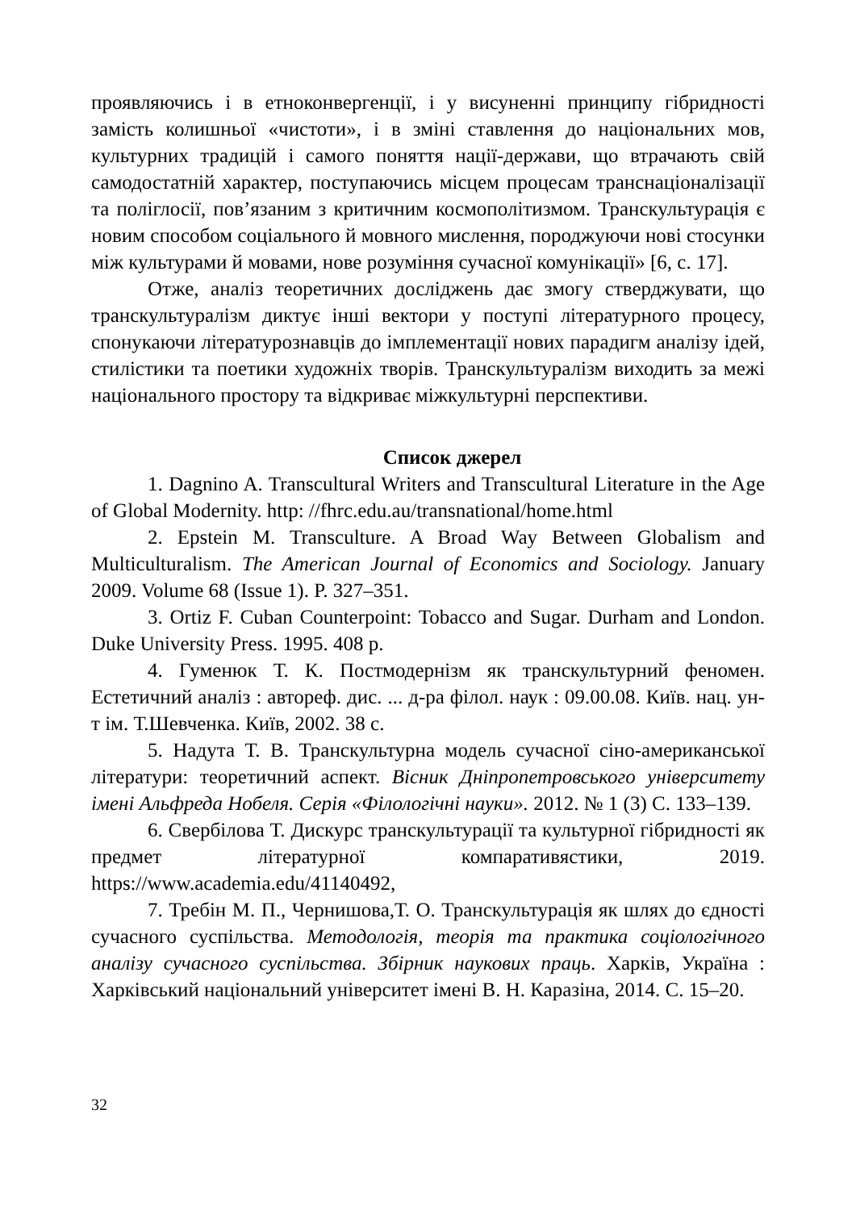проявляючись і в етноконвергенції, і у висуненні принципу гібридності замість колишньої «чистоти», і в зміні ставлення до національних мов, культурних традицій і самого поняття нації-держави, що втрачають свій самодостатній характер, поступаючись місцем процесам транснаціоналізації та полігл­осії, пов’язаним з критичним космополітизмом. Транскультурація є новим способом соціального й мовного мислення, породжуючи нові стосунки між культурами й мовами, нове розуміння сучасної комунікації» [6, с. 17].
Отже, аналіз теоретичних досліджень дає змогу стверджувати, що транскультуралізм диктує інші вектори у поступі літературного процесу, спонукаючи літературознавців до імплементації нових парадигм аналізу ідей, стилістики та поетики художніх творів. Транскультуралізм виходить за межі національного простору та відкриває міжкультурні перспективи.
Список джерел
1. Dagnino A. Transcultural Writers and Transcultural Literature in the Age of Global Modernity. http: //fhrc.edu.au/transnational/home.html
2. Epstein M. Transculture. A Broad Way Between Globalism and Multiculturalism. The American Journal of Economics and Sociology. January 2009. Volume 68 (Issue 1). P. 327–351.
3. Ortiz F. Cuban Counterpoint: Tobacco and Sugar. Durham and London. Duke University Press. 1995. 408 p.
4. Гуменюк Т. К. Постмодернізм як транскультурний феномен. Естетичний аналіз : автореф. дис. ... д-ра філол. наук : 09.00.08. Київ. нац. ун-т ім. Т.Шевченка. Київ, 2002. 38 с.
5. Надута Т. В. Транскультурна модель сучасної сіно-американської літератури: теоретичний аспект. Вісник Дніпропетровського університету імені Альфреда Нобеля. Серія «Філологічні науки». 2012. № 1 (3) С. 133–139.
6. Свербілова Т. Дискурс транскультурації та культурної гібридності як предмет літературної компаративястики, 2019. https://www.academia.edu/41140492,
7. Требін М. П., Чернишова,Т. О. Транскультурація як шлях до єдності сучасного суспільства. Методологія, теорія та практика соціологічного аналізу сучасного суспільства. Збірник наукових праць. Харків, Україна : Харківський національний університет імені В. Н. Каразіна, 2014. С. 15–20.
32